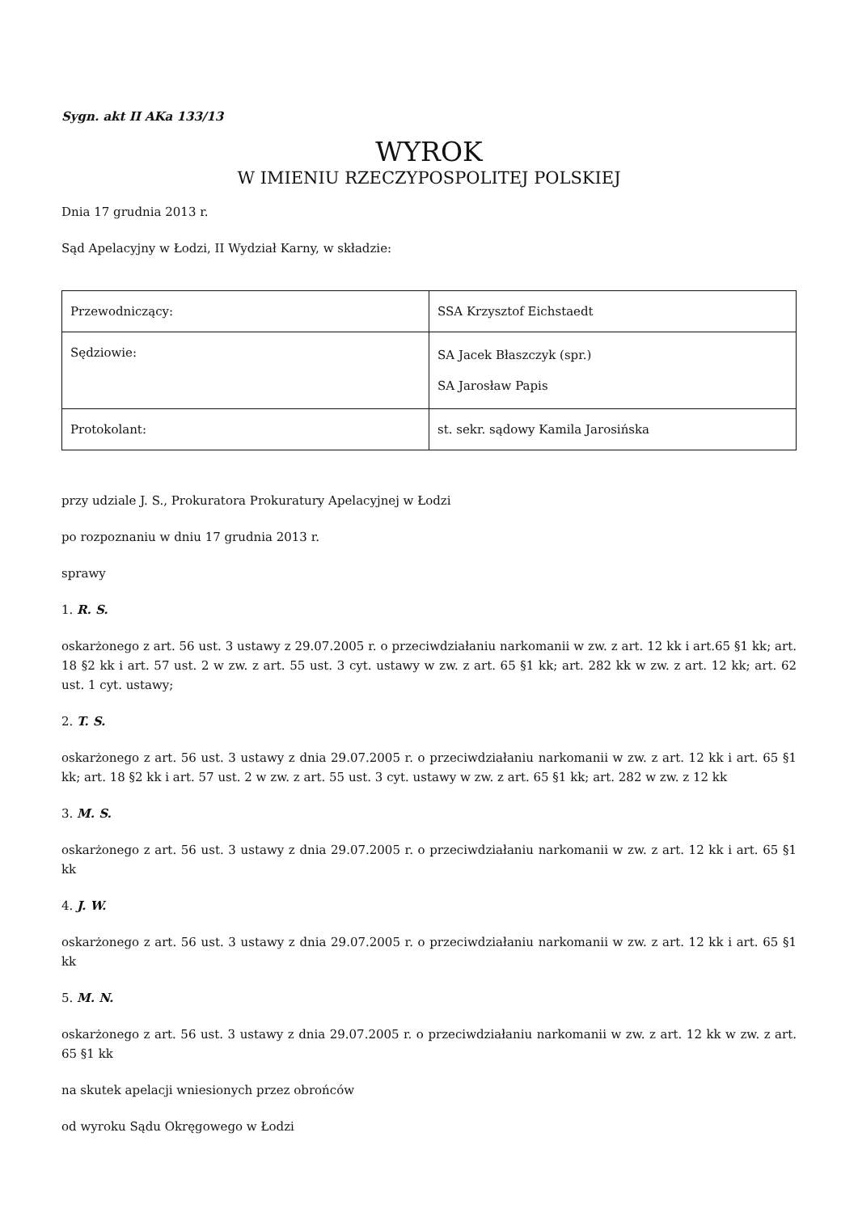Sygn. akt II AKa 133/13
WYROK
W IMIENIU RZECZYPOSPOLITEJ POLSKIEJ
Dnia 17 grudnia 2013 r.
Sąd Apelacyjny w Łodzi, II Wydział Karny, w składzie:
| Przewodniczący: | SSA Krzysztof Eichstaedt |
| Sędziowie: | SA Jacek Błaszczyk (spr.) SA Jarosław Papis |
| Protokolant: | st. sekr. sądowy Kamila Jarosińska |
przy udziale J. S., Prokuratora Prokuratury Apelacyjnej w Łodzi
po rozpoznaniu w dniu 17 grudnia 2013 r.
sprawy
1. R. S.
oskarżonego z art. 56 ust. 3 ustawy z 29.07.2005 r. o przeciwdziałaniu narkomanii w zw. z art. 12 kk i art.65 §1 kk; art. 18 §2 kk i art. 57 ust. 2 w zw. z art. 55 ust. 3 cyt. ustawy w zw. z art. 65 §1 kk; art. 282 kk w zw. z art. 12 kk; art. 62 ust. 1 cyt. ustawy;
2. T. S.
oskarżonego z art. 56 ust. 3 ustawy z dnia 29.07.2005 r. o przeciwdziałaniu narkomanii w zw. z art. 12 kk i art. 65 §1 kk; art. 18 §2 kk i art. 57 ust. 2 w zw. z art. 55 ust. 3 cyt. ustawy w zw. z art. 65 §1 kk; art. 282 w zw. z 12 kk
3. M. S.
oskarżonego z art. 56 ust. 3 ustawy z dnia 29.07.2005 r. o przeciwdziałaniu narkomanii w zw. z art. 12 kk i art. 65 §1 kk
4. J. W.
oskarżonego z art. 56 ust. 3 ustawy z dnia 29.07.2005 r. o przeciwdziałaniu narkomanii w zw. z art. 12 kk i art. 65 §1 kk
5. M. N.
oskarżonego z art. 56 ust. 3 ustawy z dnia 29.07.2005 r. o przeciwdziałaniu narkomanii w zw. z art. 12 kk w zw. z art. 65 §1 kk
na skutek apelacji wniesionych przez obrońców
od wyroku Sądu Okręgowego w Łodzi